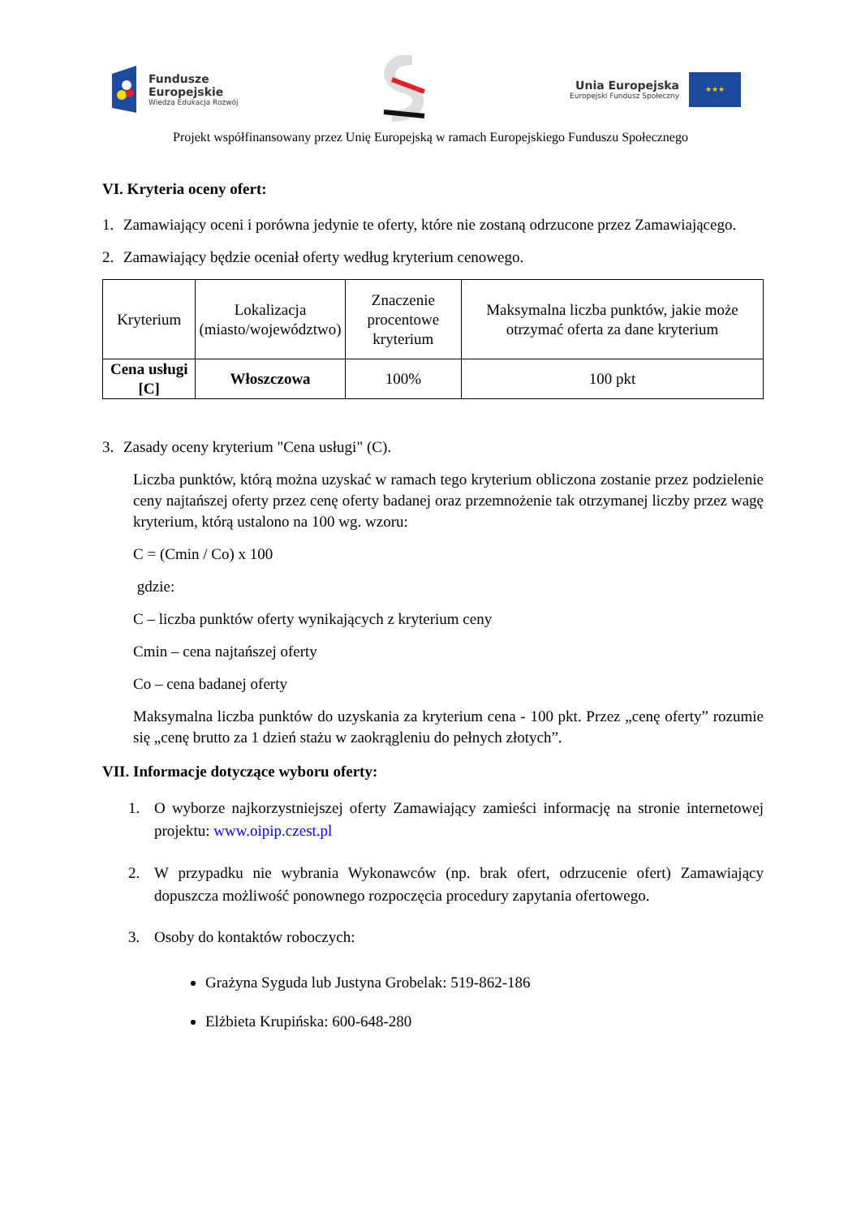Fundusze
Europejskie
Wiedza Edukacja Rozwój
Unia Europejska
Europejski Fundusz Społeczny
★★★
Projekt współfinansowany przez Unię Europejską w ramach Europejskiego Funduszu Społecznego
VI. Kryteria oceny ofert:
1. Zamawiający oceni i porówna jedynie te oferty, które nie zostaną odrzucone przez Zamawiającego.
2. Zamawiający będzie oceniał oferty według kryterium cenowego.
| Kryterium | Lokalizacja (miasto/województwo) | Znaczenie procentowe kryterium | Maksymalna liczba punktów, jakie może otrzymać oferta za dane kryterium |
| --- | --- | --- | --- |
| Cena usługi [C] | Włoszczowa | 100% | 100 pkt |
3. Zasady oceny kryterium "Cena usługi" (C).
Liczba punktów, którą można uzyskać w ramach tego kryterium obliczona zostanie przez podzielenie ceny najtańszej oferty przez cenę oferty badanej oraz przemnożenie tak otrzymanej liczby przez wagę kryterium, którą ustalono na 100 wg. wzoru:
C = (Cmin / Co) x 100
gdzie:
C – liczba punktów oferty wynikających z kryterium ceny
Cmin – cena najtańszej oferty
Co – cena badanej oferty
Maksymalna liczba punktów do uzyskania za kryterium cena - 100 pkt. Przez „cenę oferty” rozumie się „cenę brutto za 1 dzień stażu w zaokrągleniu do pełnych złotych”.
VII. Informacje dotyczące wyboru oferty:
1. O wyborze najkorzystniejszej oferty Zamawiający zamieści informację na stronie internetowej projektu: www.oipip.czest.pl
2. W przypadku nie wybrania Wykonawców (np. brak ofert, odrzucenie ofert) Zamawiający dopuszcza możliwość ponownego rozpoczęcia procedury zapytania ofertowego.
3. Osoby do kontaktów roboczych:
Grażyna Syguda lub Justyna Grobelak: 519-862-186
Elżbieta Krupińska: 600-648-280